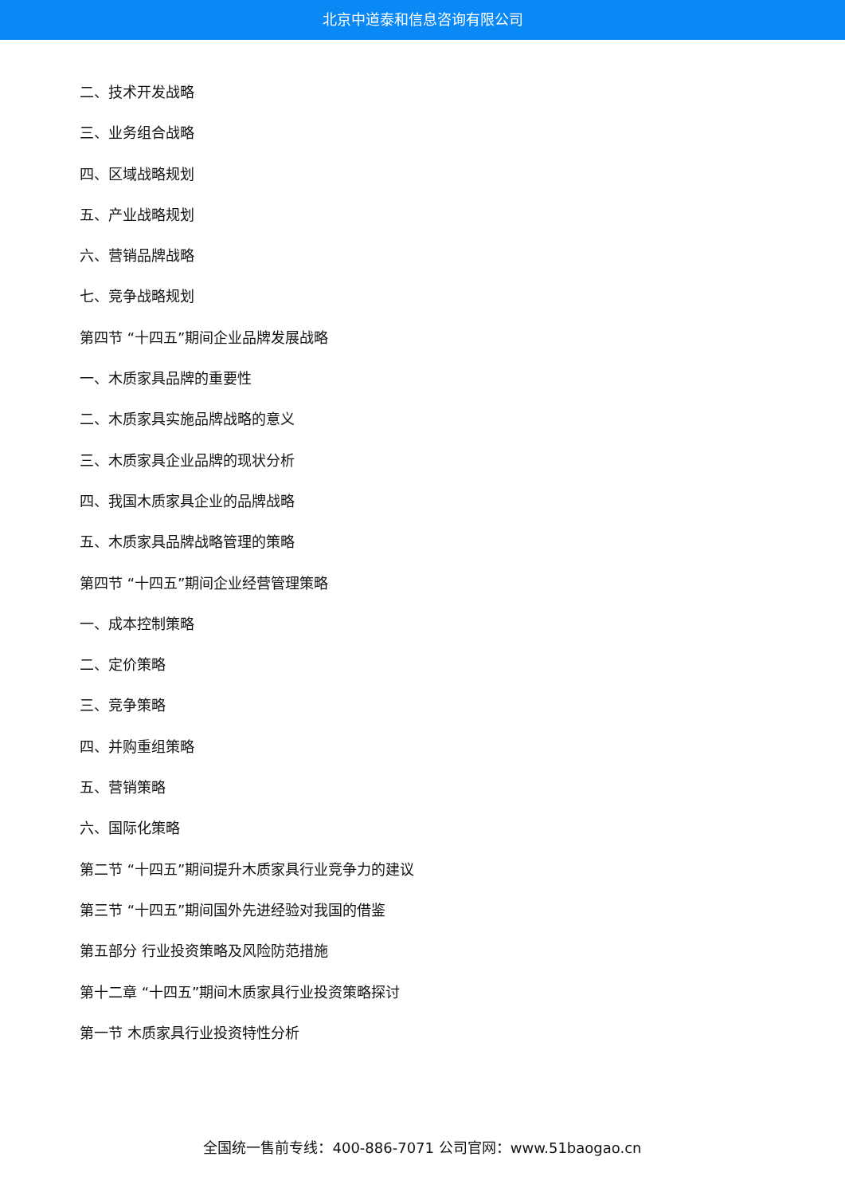北京中道泰和信息咨询有限公司
二、技术开发战略
三、业务组合战略
四、区域战略规划
五、产业战略规划
六、营销品牌战略
七、竞争战略规划
第四节 “十四五”期间企业品牌发展战略
一、木质家具品牌的重要性
二、木质家具实施品牌战略的意义
三、木质家具企业品牌的现状分析
四、我国木质家具企业的品牌战略
五、木质家具品牌战略管理的策略
第四节 “十四五”期间企业经营管理策略
一、成本控制策略
二、定价策略
三、竞争策略
四、并购重组策略
五、营销策略
六、国际化策略
第二节 “十四五”期间提升木质家具行业竞争力的建议
第三节 “十四五”期间国外先进经验对我国的借鉴
第五部分 行业投资策略及风险防范措施
第十二章 “十四五”期间木质家具行业投资策略探讨
第一节 木质家具行业投资特性分析
全国统一售前专线：400-886-7071 公司官网：www.51baogao.cn